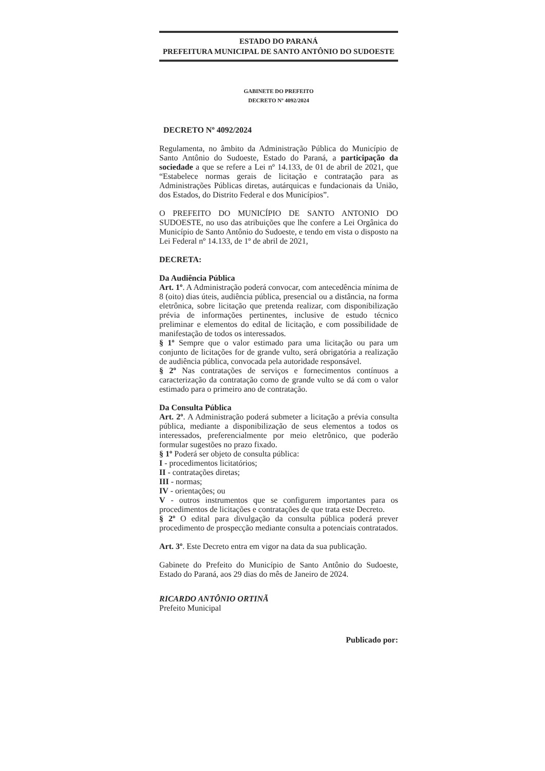ESTADO DO PARANÁ
PREFEITURA MUNICIPAL DE SANTO ANTÔNIO DO SUDOESTE
GABINETE DO PREFEITO
DECRETO Nº 4092/2024
DECRETO Nº 4092/2024
Regulamenta, no âmbito da Administração Pública do Município de Santo Antônio do Sudoeste, Estado do Paraná, a participação da sociedade a que se refere a Lei nº 14.133, de 01 de abril de 2021, que “Estabelece normas gerais de licitação e contratação para as Administrações Públicas diretas, autárquicas e fundacionais da União, dos Estados, do Distrito Federal e dos Municípios”.
O PREFEITO DO MUNICÍPIO DE SANTO ANTONIO DO SUDOESTE, no uso das atribuições que lhe confere a Lei Orgânica do Município de Santo Antônio do Sudoeste, e tendo em vista o disposto na Lei Federal nº 14.133, de 1º de abril de 2021,
DECRETA:
Da Audiência Pública
Art. 1º. A Administração poderá convocar, com antecedência mínima de 8 (oito) dias úteis, audiência pública, presencial ou a distância, na forma eletrônica, sobre licitação que pretenda realizar, com disponibilização prévia de informações pertinentes, inclusive de estudo técnico preliminar e elementos do edital de licitação, e com possibilidade de manifestação de todos os interessados.
§ 1º Sempre que o valor estimado para uma licitação ou para um conjunto de licitações for de grande vulto, será obrigatória a realização de audiência pública, convocada pela autoridade responsável.
§ 2º Nas contratações de serviços e fornecimentos contínuos a caracterização da contratação como de grande vulto se dá com o valor estimado para o primeiro ano de contratação.
Da Consulta Pública
Art. 2º. A Administração poderá submeter a licitação a prévia consulta pública, mediante a disponibilização de seus elementos a todos os interessados, preferencialmente por meio eletrônico, que poderão formular sugestões no prazo fixado.
§ 1º Poderá ser objeto de consulta pública:
I - procedimentos licitatórios;
II - contratações diretas;
III - normas;
IV - orientações; ou
V - outros instrumentos que se configurem importantes para os procedimentos de licitações e contratações de que trata este Decreto.
§ 2º O edital para divulgação da consulta pública poderá prever procedimento de prospecção mediante consulta a potenciais contratados.
Art. 3º. Este Decreto entra em vigor na data da sua publicação.
Gabinete do Prefeito do Município de Santo Antônio do Sudoeste, Estado do Paraná, aos 29 dias do mês de Janeiro de 2024.
RICARDO ANTÔNIO ORTINÃ
Prefeito Municipal
Publicado por: